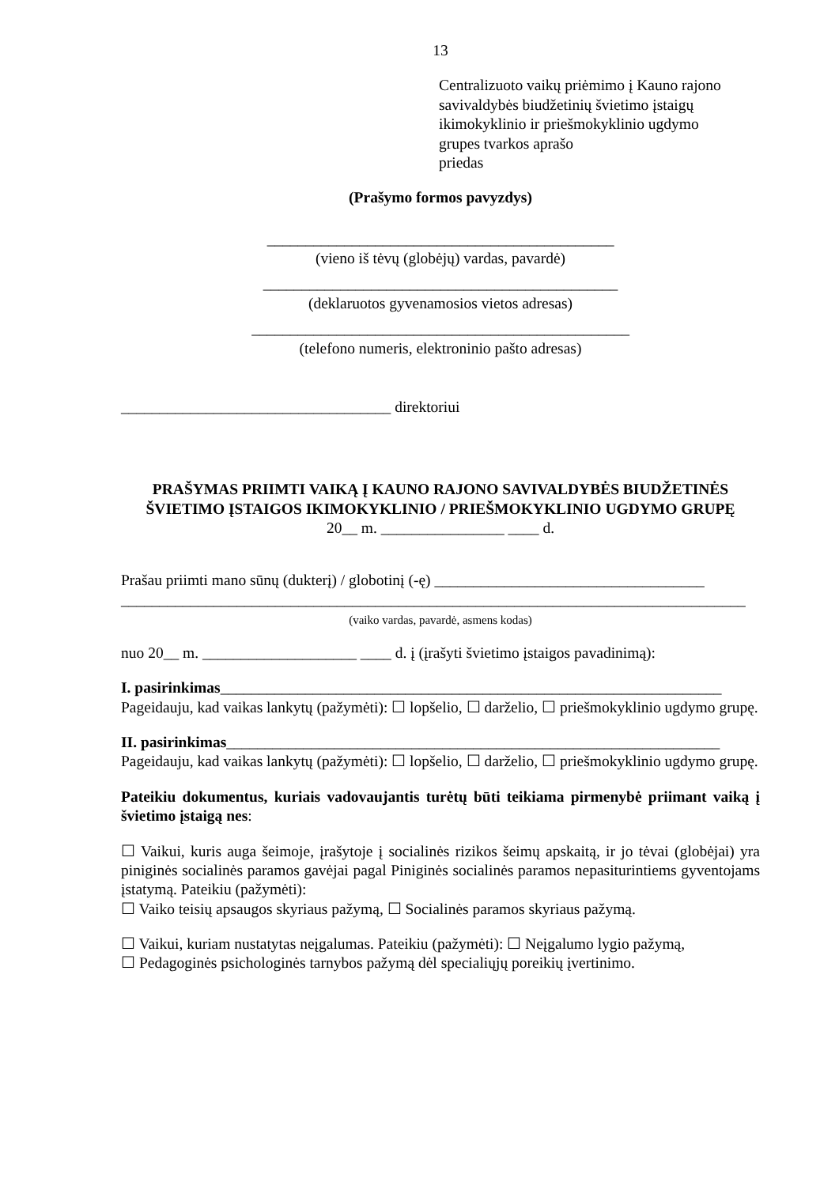13
Centralizuoto vaikų priėmimo į Kauno rajono
savivaldybės biudžetinių švietimo įstaigų
ikimokyklinio ir priešmokyklinio ugdymo
grupes tvarkos aprašo
priedas
(Prašymo formos pavyzdys)
_____________________________________________
(vieno iš tėvų (globėjų) vardas, pavardė)
______________________________________________
(deklaruotos gyvenamosios vietos adresas)
_________________________________________________
(telefono numeris, elektroninio pašto adresas)
___________________________________ direktoriui
PRAŠYMAS PRIIMTI VAIKĄ Į KAUNO RAJONO SAVIVALDYBĖS BIUDŽETINĖS ŠVIETIMO ĮSTAIGOS IKIMOKYKLINIO / PRIEŠMOKYKLINIO UGDYMO GRUPĘ
20__ m. ________________ ____ d.
Prašau priimti mano sūnų (dukterį) / globotinį (-ę) ___________________________________
_________________________________________________________________________________
(vaiko vardas, pavardė, asmens kodas)
nuo 20__ m. ____________________ ____ d. į (įrašyti švietimo įstaigos pavadinimą):
I. pasirinkimas_________________________________________________________________
Pageidauju, kad vaikas lankytų (pažymėti): ☐ lopšelio, ☐ darželio, ☐ priešmokyklinio ugdymo grupę.
II. pasirinkimas________________________________________________________________
Pageidauju, kad vaikas lankytų (pažymėti): ☐ lopšelio, ☐ darželio, ☐ priešmokyklinio ugdymo grupę.
Pateikiu dokumentus, kuriais vadovaujantis turėtų būti teikiama pirmenybė priimant vaiką į švietimo įstaigą nes:
☐ Vaikui, kuris auga šeimoje, įrašytoje į socialinės rizikos šeimų apskaitą, ir jo tėvai (globėjai) yra piniginės socialinės paramos gavėjai pagal Piniginės socialinės paramos nepasiturintiems gyventojams įstatymą. Pateikiu (pažymėti):
☐ Vaiko teisių apsaugos skyriaus pažymą, ☐ Socialinės paramos skyriaus pažymą.
☐ Vaikui, kuriam nustatytas neįgalumas. Pateikiu (pažymėti): ☐ Neįgalumo lygio pažymą,
☐ Pedagoginės psichologinės tarnybos pažymą dėl specialiųjų poreikių įvertinimo.